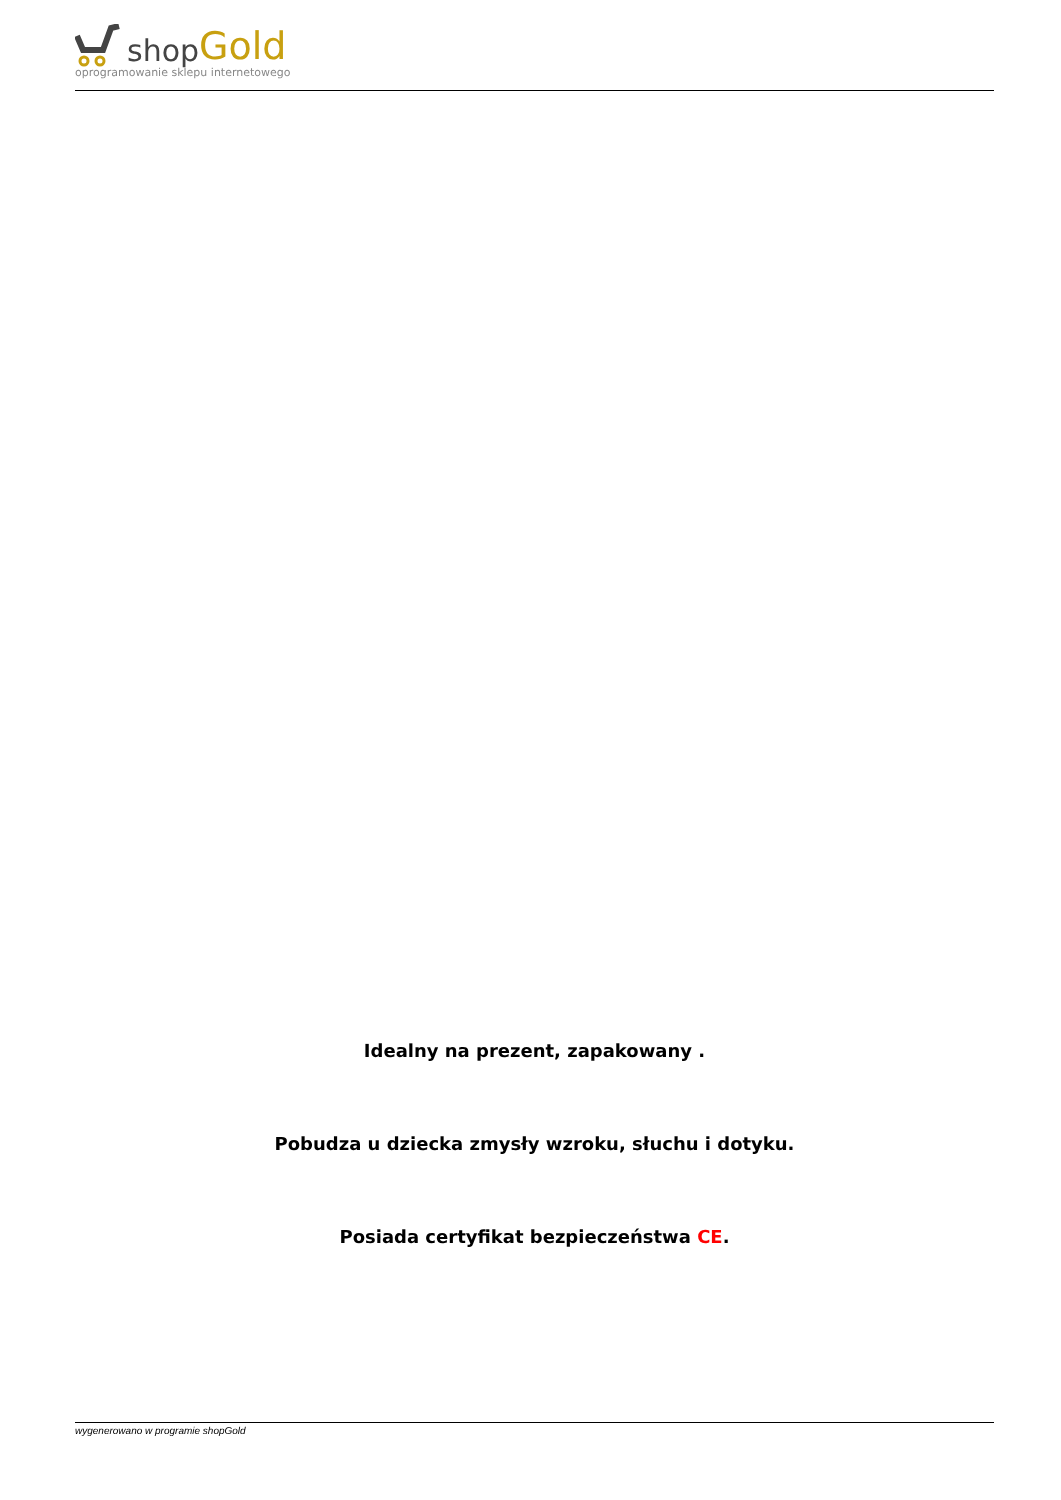shop Gold
oprogramowanie sklepu internetowego
Idealny na prezent, zapakowany .
Pobudza u dziecka zmysły wzroku, słuchu i dotyku.
Posiada certyfikat bezpieczeństwa CE.
wygenerowano w programie shopGold